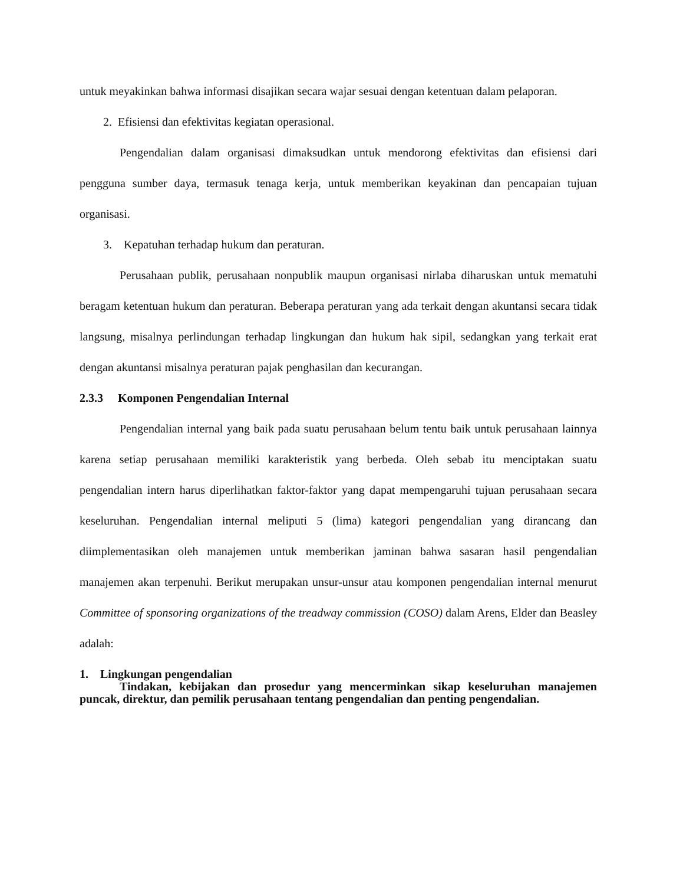untuk meyakinkan bahwa informasi disajikan secara wajar sesuai dengan ketentuan dalam pelaporan.
2. Efisiensi dan efektivitas kegiatan operasional.
Pengendalian dalam organisasi dimaksudkan untuk mendorong efektivitas dan efisiensi dari pengguna sumber daya, termasuk tenaga kerja, untuk memberikan keyakinan dan pencapaian tujuan organisasi.
3. Kepatuhan terhadap hukum dan peraturan.
Perusahaan publik, perusahaan nonpublik maupun organisasi nirlaba diharuskan untuk mematuhi beragam ketentuan hukum dan peraturan. Beberapa peraturan yang ada terkait dengan akuntansi secara tidak langsung, misalnya perlindungan terhadap lingkungan dan hukum hak sipil, sedangkan yang terkait erat dengan akuntansi misalnya peraturan pajak penghasilan dan kecurangan.
2.3.3 Komponen Pengendalian Internal
Pengendalian internal yang baik pada suatu perusahaan belum tentu baik untuk perusahaan lainnya karena setiap perusahaan memiliki karakteristik yang berbeda. Oleh sebab itu menciptakan suatu pengendalian intern harus diperlihatkan faktor-faktor yang dapat mempengaruhi tujuan perusahaan secara keseluruhan. Pengendalian internal meliputi 5 (lima) kategori pengendalian yang dirancang dan diimplementasikan oleh manajemen untuk memberikan jaminan bahwa sasaran hasil pengendalian manajemen akan terpenuhi. Berikut merupakan unsur-unsur atau komponen pengendalian internal menurut Committee of sponsoring organizations of the treadway commission (COSO) dalam Arens, Elder dan Beasley adalah:
1. Lingkungan pengendalian
Tindakan, kebijakan dan prosedur yang mencerminkan sikap keseluruhan manajemen puncak, direktur, dan pemilik perusahaan tentang pengendalian dan penting pengendalian.